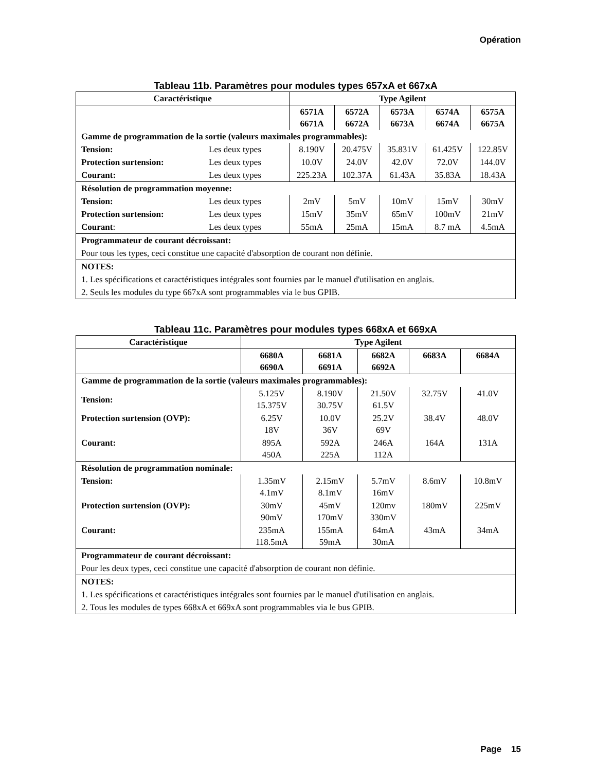Opération
Tableau 11b. Paramètres pour modules types 657xA et 667xA
| Caractéristique | | Type Agilent | | | | |
| --- | --- | --- | --- | --- | --- | --- |
| | | 6571A 6671A | 6572A 6672A | 6573A 6673A | 6574A 6674A | 6575A 6675A |
| Gamme de programmation de la sortie (valeurs maximales programmables): | | | | | | |
| Tension: | Les deux types | 8.190V | 20.475V | 35.831V | 61.425V | 122.85V |
| Protection surtension: | Les deux types | 10.0V | 24.0V | 42.0V | 72.0V | 144.0V |
| Courant: | Les deux types | 225.23A | 102.37A | 61.43A | 35.83A | 18.43A |
| Résolution de programmation moyenne: | | | | | | |
| Tension: | Les deux types | 2mV | 5mV | 10mV | 15mV | 30mV |
| Protection surtension: | Les deux types | 15mV | 35mV | 65mV | 100mV | 21mV |
| Courant : | Les deux types | 55mA | 25mA | 15mA | 8.7 mA | 4.5mA |
| Programmateur de courant décroissant: | | | | | | |
| Pour tous les types, ceci constitue une capacité d'absorption de courant non définie. | | | | | | |
| NOTES: | | | | | | |
| 1. Les spécifications et caractéristiques intégrales sont fournies par le manuel d'utilisation en anglais. | | | | | | |
| 2. Seuls les modules du type 667xA sont programmables via le bus GPIB. | | | | | | |
Tableau 11c. Paramètres pour modules types 668xA et 669xA
| Caractéristique | Type Agilent | | | | |
| --- | --- | --- | --- | --- | --- |
| | 6680A 6690A | 6681A 6691A | 6682A 6692A | 6683A | 6684A |
| Gamme de programmation de la sortie (valeurs maximales programmables): | | | | | |
| Tension: | 5.125V 15.375V | 8.190V 30.75V | 21.50V 61.5V | 32.75V | 41.0V |
| Protection surtension (OVP): | 6.25V 18V | 10.0V 36V | 25.2V 69V | 38.4V | 48.0V |
| Courant: | 895A 450A | 592A 225A | 246A 112A | 164A | 131A |
| Résolution de programmation nominale: | | | | | |
| Tension: | 1.35mV 4.1mV | 2.15mV 8.1mV | 5.7mV 16mV | 8.6mV | 10.8mV |
| Protection surtension (OVP): | 30mV 90mV | 45mV 170mV | 120mv 330mV | 180mV | 225mV |
| Courant: | 235mA 118.5mA | 155mA 59mA | 64mA 30mA | 43mA | 34mA |
| Programmateur de courant décroissant: | | | | | |
| Pour les deux types, ceci constitue une capacité d'absorption de courant non définie. | | | | | |
| NOTES: | | | | | |
| 1. Les spécifications et caractéristiques intégrales sont fournies par le manuel d'utilisation en anglais. | | | | | |
| 2. Tous les modules de types 668xA et 669xA sont programmables via le bus GPIB. | | | | | |
Page 15